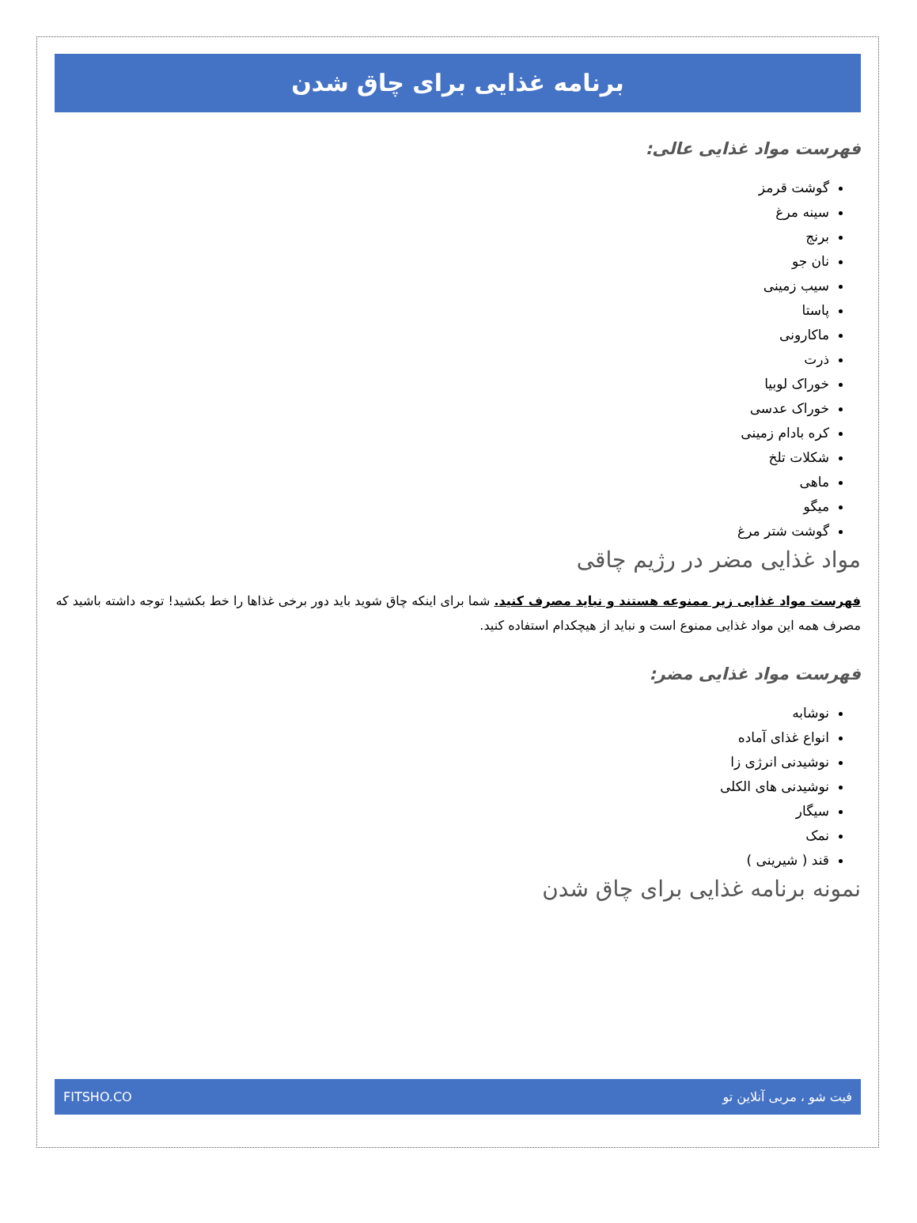برنامه غذایی برای چاق شدن
فهرست مواد غذایی عالی:
گوشت قرمز
سینه مرغ
برنج
نان جو
سیب زمینی
پاستا
ماکارونی
ذرت
خوراک لوبیا
خوراک عدسی
کره بادام زمینی
شکلات تلخ
ماهی
میگو
گوشت شتر مرغ
مواد غذایی مضر در رژیم چاقی
فهرست مواد غذایی زیر ممنوعه هستند و نباید مصرف کنید. شما برای اینکه چاق شوید باید دور برخی غذاها را خط بکشید! توجه داشته باشید که مصرف همه این مواد غذایی ممنوع است و نباید از هیچکدام استفاده کنید.
فهرست مواد غذایی مضر:
نوشابه
انواع غذای آماده
نوشیدنی انرژی زا
نوشیدنی های الکلی
سیگار
نمک
قند ( شیرینی )
نمونه برنامه غذایی برای چاق شدن
فیت شو ، مربی آنلاین تو FITSHO.CO